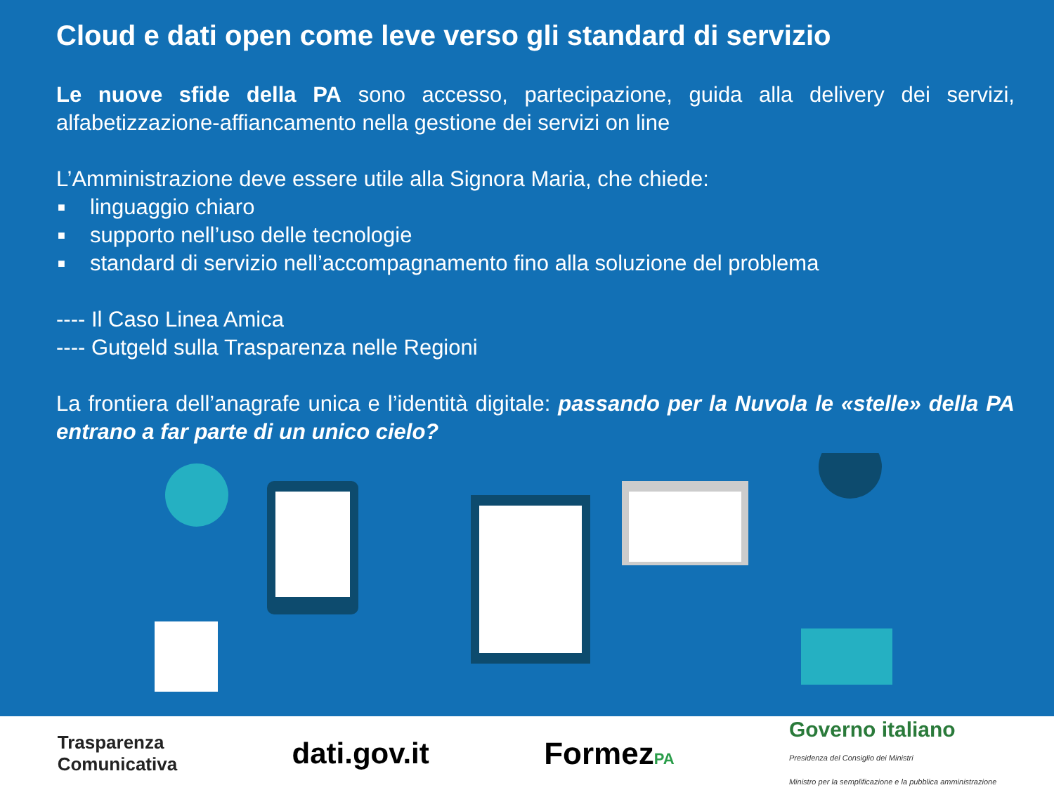Cloud e dati open come leve verso gli standard di servizio
Le nuove sfide della PA sono accesso, partecipazione, guida alla delivery dei servizi, alfabetizzazione-affiancamento nella gestione dei servizi on line
L’Amministrazione deve essere utile alla Signora Maria, che chiede:
■ linguaggio chiaro
■ supporto nell’uso delle tecnologie
■ standard di servizio nell’accompagnamento fino alla soluzione del problema
---- Il Caso Linea Amica
---- Gutgeld sulla Trasparenza nelle Regioni
La frontiera dell’anagrafe unica e l’identità digitale: passando per la Nuvola le «stelle» della PA entrano a far parte di un unico cielo?
Trasparenza
Comunicativa
dati.gov.it FormezPA
Governo italiano
Presidenza del Consiglio dei Ministri
Ministro per la semplificazione e la pubblica amministrazione